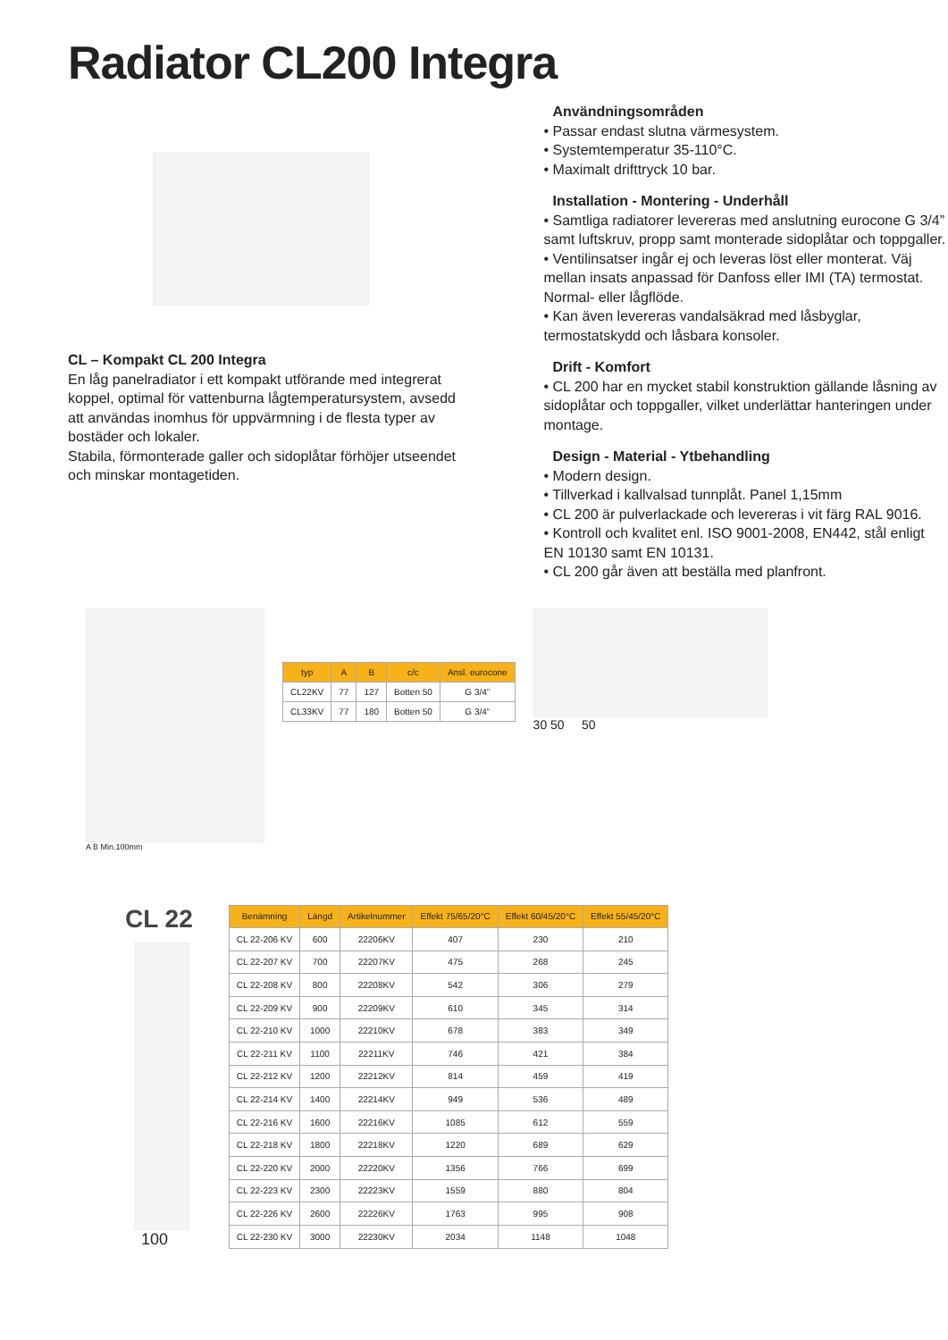Radiator CL200 Integra
CL – Kompakt CL 200 Integra
En låg panelradiator i ett kompakt utförande med integrerat koppel, optimal för vattenburna lågtemperatursystem, avsedd att användas inomhus för uppvärmning i de flesta typer av bostäder och lokaler.
Stabila, förmonterade galler och sidoplåtar förhöjer utseendet och minskar montagetiden.
Användningsområden
• Passar endast slutna värmesystem.
• Systemtemperatur 35-110°C.
• Maximalt drifttryck 10 bar.
Installation - Montering - Underhåll
• Samtliga radiatorer levereras med anslutning eurocone G 3/4” samt luftskruv, propp samt monterade sidoplåtar och toppgaller.
• Ventilinsatser ingår ej och leveras löst eller monterat. Väj mellan insats anpassad för Danfoss eller IMI (TA) termostat. Normal- eller lågflöde.
• Kan även levereras vandalsäkrad med låsbyglar, termostatskydd och låsbara konsoler.
Drift - Komfort
• CL 200 har en mycket stabil konstruktion gällande låsning av sidoplåtar och toppgaller, vilket underlättar hanteringen under montage.
Design - Material - Ytbehandling
• Modern design.
• Tillverkad i kallvalsad tunnplåt. Panel 1,15mm
• CL 200 är pulverlackade och levereras i vit färg RAL 9016.
• Kontroll och kvalitet enl. ISO 9001-2008, EN442, stål enligt EN 10130 samt EN 10131.
• CL 200 går även att beställa med planfront.
A B Min.100mm
| typ | A | B | c/c | Ansl. eurocone |
| --- | --- | --- | --- | --- |
| CL22KV | 77 | 127 | Botten 50 | G 3/4” |
| CL33KV | 77 | 180 | Botten 50 | G 3/4” |
30 50 50
CL 22
100
| Benämning | Längd | Artikelnummer | Effekt 75/65/20°C | Effekt 60/45/20°C | Effekt 55/45/20°C |
| --- | --- | --- | --- | --- | --- |
| CL 22-206 KV | 600 | 22206KV | 407 | 230 | 210 |
| CL 22-207 KV | 700 | 22207KV | 475 | 268 | 245 |
| CL 22-208 KV | 800 | 22208KV | 542 | 306 | 279 |
| CL 22-209 KV | 900 | 22209KV | 610 | 345 | 314 |
| CL 22-210 KV | 1000 | 22210KV | 678 | 383 | 349 |
| CL 22-211 KV | 1100 | 22211KV | 746 | 421 | 384 |
| CL 22-212 KV | 1200 | 22212KV | 814 | 459 | 419 |
| CL 22-214 KV | 1400 | 22214KV | 949 | 536 | 489 |
| CL 22-216 KV | 1600 | 22216KV | 1085 | 612 | 559 |
| CL 22-218 KV | 1800 | 22218KV | 1220 | 689 | 629 |
| CL 22-220 KV | 2000 | 22220KV | 1356 | 766 | 699 |
| CL 22-223 KV | 2300 | 22223KV | 1559 | 880 | 804 |
| CL 22-226 KV | 2600 | 22226KV | 1763 | 995 | 908 |
| CL 22-230 KV | 3000 | 22230KV | 2034 | 1148 | 1048 |